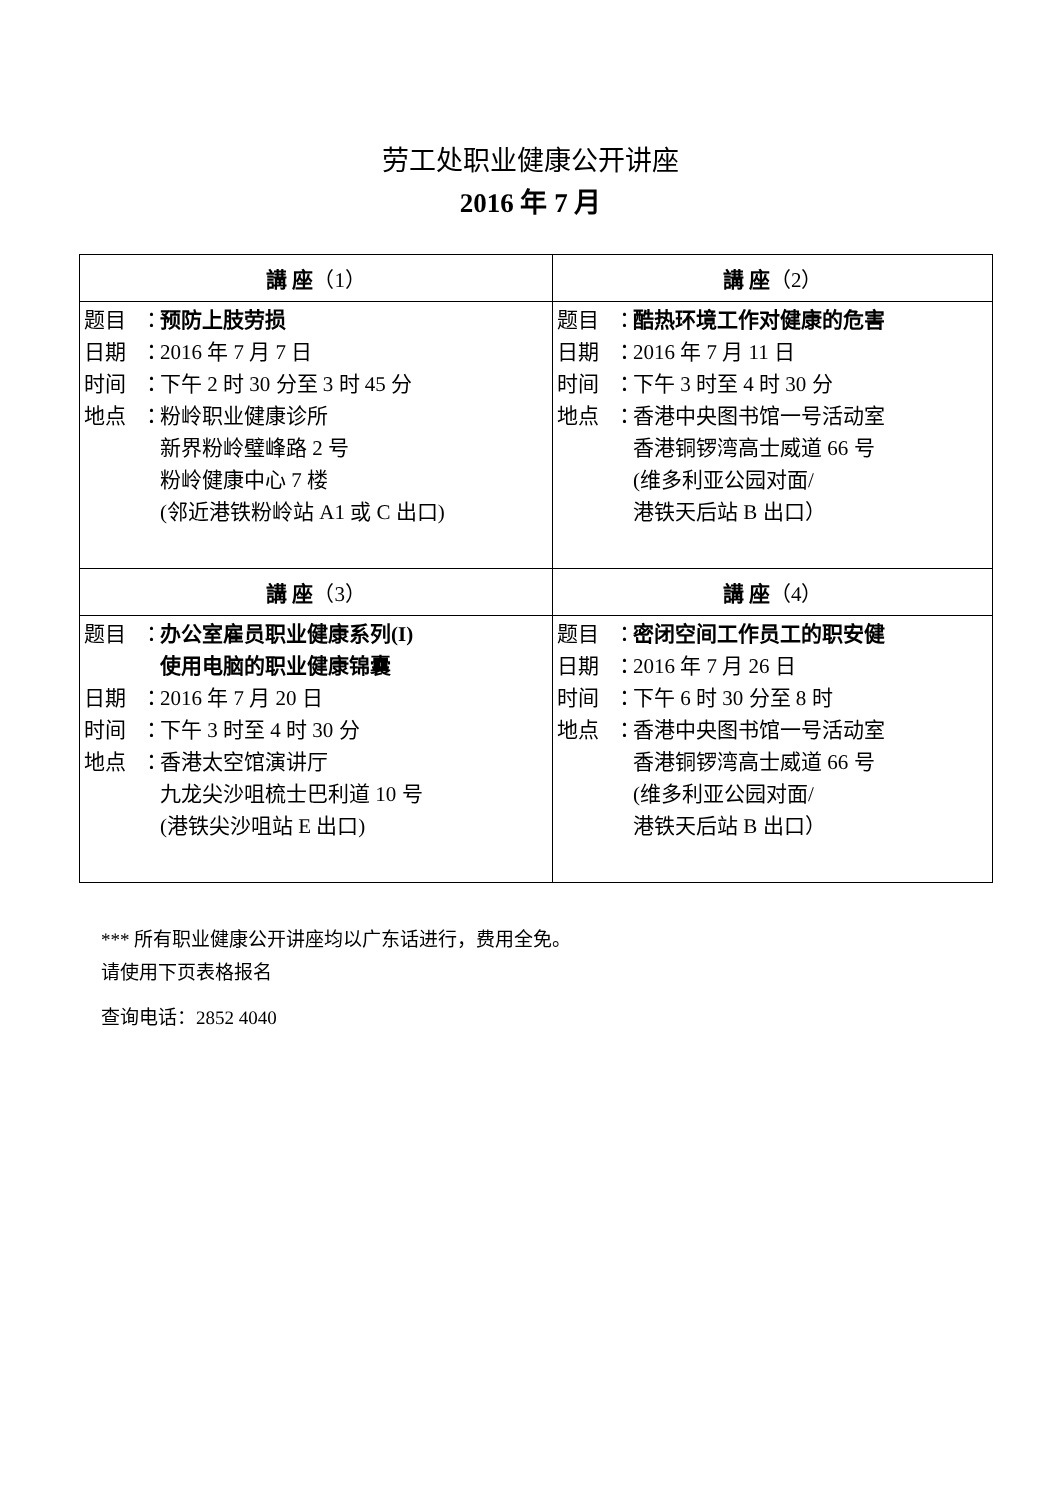劳工处职业健康公开讲座
2016 年 7 月
| 講 座 （1） | 講 座 （2） |
| --- | --- |
| 题目 ： 预防上肢劳损 日期 ： 2016 年 7 月 7 日 时间 ： 下午 2 时 30 分至 3 时 45 分 地点 ： 粉岭职业健康诊所 新界粉岭璧峰路 2 号 粉岭健康中心 7 楼 (邻近港铁粉岭站 A1 或 C 出口) | 题目 ： 酷热环境工作对健康的危害 日期 ： 2016 年 7 月 11 日 时间 ： 下午 3 时至 4 时 30 分 地点 ： 香港中央图书馆一号活动室 香港铜锣湾高士威道 66 号 (维多利亚公园对面/ 港铁天后站 B 出口） |
| 講 座 （3） | 講 座 （4） |
| 题目 ： 办公室雇员职业健康系列(I) 使用电脑的职业健康锦囊 日期 ： 2016 年 7 月 20 日 时间 ： 下午 3 时至 4 时 30 分 地点 ： 香港太空馆演讲厅 九龙尖沙咀梳士巴利道 10 号 (港铁尖沙咀站 E 出口) | 题目 ： 密闭空间工作员工的职安健 日期 ： 2016 年 7 月 26 日 时间 ： 下午 6 时 30 分至 8 时 地点 ： 香港中央图书馆一号活动室 香港铜锣湾高士威道 66 号 (维多利亚公园对面/ 港铁天后站 B 出口） |
*** 所有职业健康公开讲座均以广东话进行，费用全免。
请使用下页表格报名
查询电话：2852 4040